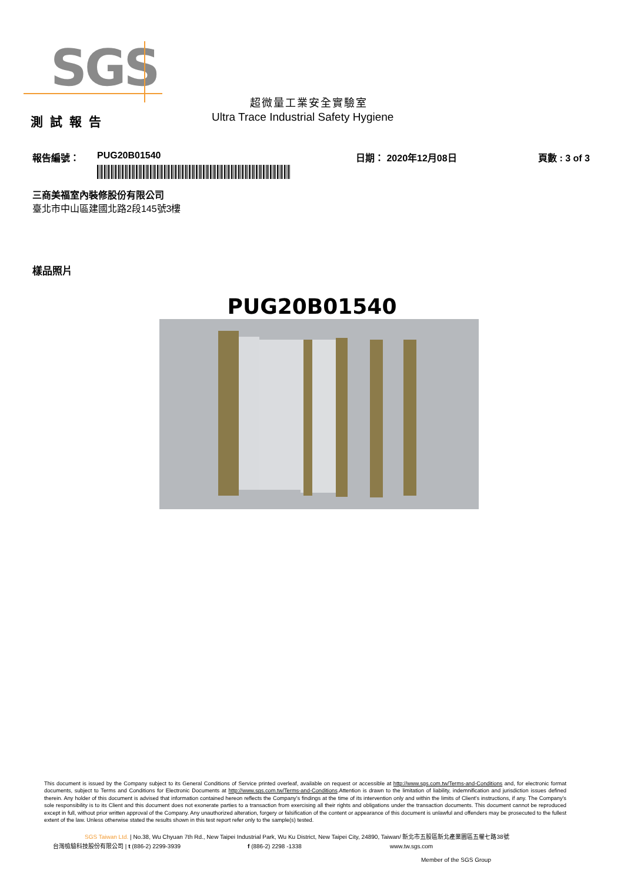SGS
超微量工業安全實驗室
Ultra Trace Industrial Safety Hygiene
測試報告
報告編號： PUG20B01540 日期： 2020年12月08日 頁數 : 3 of 3
三商美福室內裝修股份有限公司
臺北市中山區建國北路2段145號3樓
樣品照片
PUG20B01540
This document is issued by the Company subject to its General Conditions of Service printed overleaf, available on request or accessible at http://www.sgs.com.tw/Terms-and-Conditions and, for electronic format documents, subject to Terms and Conditions for Electronic Documents at http://www.sgs.com.tw/Terms-and-Conditions.Attention is drawn to the limitation of liability, indemnification and jurisdiction issues defined therein. Any holder of this document is advised that information contained hereon reflects the Company's findings at the time of its intervention only and within the limits of Client's instructions, if any. The Company's sole responsibility is to its Client and this document does not exonerate parties to a transaction from exercising all their rights and obligations under the transaction documents. This document cannot be reproduced except in full, without prior written approval of the Company. Any unauthorized alteration, forgery or falsification of the content or appearance of this document is unlawful and offenders may be prosecuted to the fullest extent of the law. Unless otherwise stated the results shown in this test report refer only to the sample(s) tested.
SGS Taiwan Ltd. | No.38, Wu Chyuan 7th Rd., New Taipei Industrial Park, Wu Ku District, New Taipei City, 24890, Taiwan/ 新北市五股區新北產業園區五權七路38號
台灣檢驗科技股份有限公司 | t (886-2) 2299-3939 f (886-2) 2298 -1338 www.tw.sgs.com
Member of the SGS Group